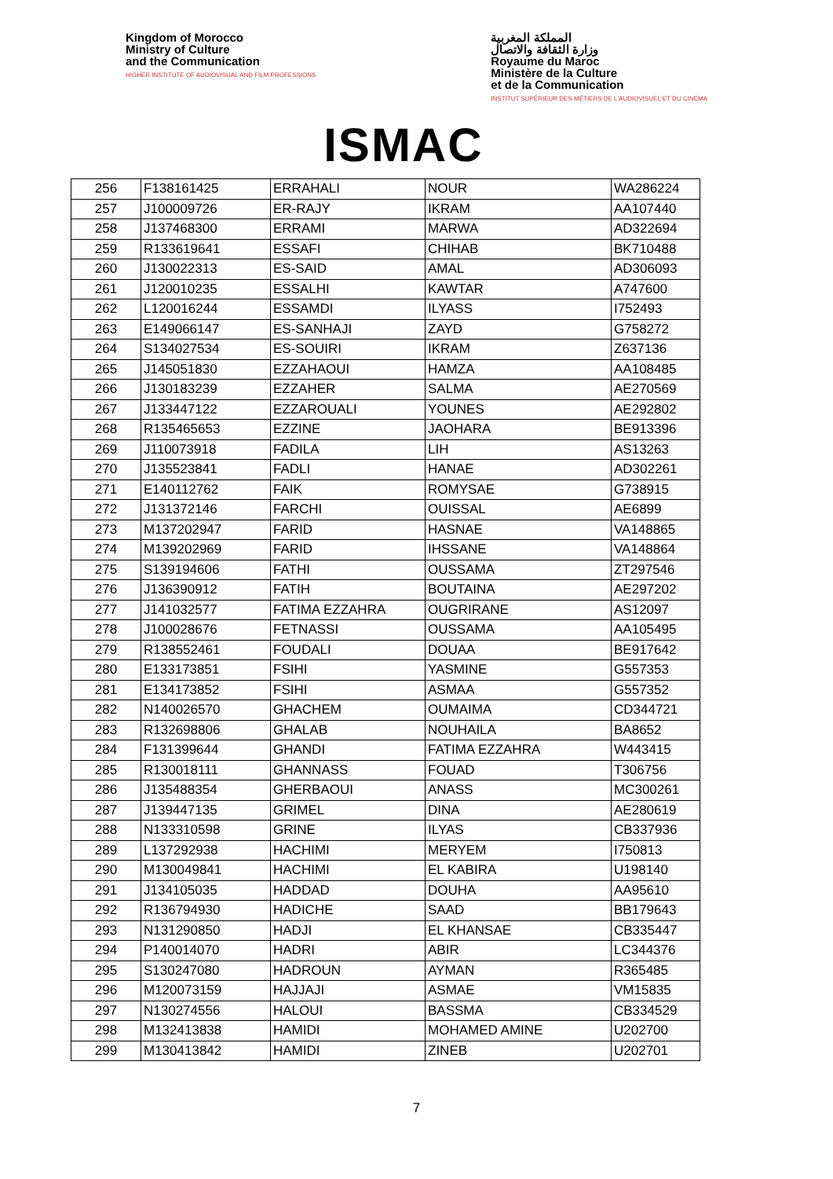Kingdom of Morocco
Ministry of Culture
and the Communication
HIGHER INSTITUTE OF AUDIOVISUAL AND FILM PROFESSIONS
ISMAC
المملكة المغربية
وزارة الثقافة والاتصال
Royaume du Maroc
Ministère de la Culture
et de la Communication
INSTITUT SUPÉRIEUR DES MÉTIERS DE L'AUDIOVISUEL ET DU CINEMA
| 256 | F138161425 | ERRAHALI | NOUR | WA286224 |
| 257 | J100009726 | ER-RAJY | IKRAM | AA107440 |
| 258 | J137468300 | ERRAMI | MARWA | AD322694 |
| 259 | R133619641 | ESSAFI | CHIHAB | BK710488 |
| 260 | J130022313 | ES-SAID | AMAL | AD306093 |
| 261 | J120010235 | ESSALHI | KAWTAR | A747600 |
| 262 | L120016244 | ESSAMDI | ILYASS | I752493 |
| 263 | E149066147 | ES-SANHAJI | ZAYD | G758272 |
| 264 | S134027534 | ES-SOUIRI | IKRAM | Z637136 |
| 265 | J145051830 | EZZAHAOUI | HAMZA | AA108485 |
| 266 | J130183239 | EZZAHER | SALMA | AE270569 |
| 267 | J133447122 | EZZAROUALI | YOUNES | AE292802 |
| 268 | R135465653 | EZZINE | JAOHARA | BE913396 |
| 269 | J110073918 | FADILA | LIH | AS13263 |
| 270 | J135523841 | FADLI | HANAE | AD302261 |
| 271 | E140112762 | FAIK | ROMYSAE | G738915 |
| 272 | J131372146 | FARCHI | OUISSAL | AE6899 |
| 273 | M137202947 | FARID | HASNAE | VA148865 |
| 274 | M139202969 | FARID | IHSSANE | VA148864 |
| 275 | S139194606 | FATHI | OUSSAMA | ZT297546 |
| 276 | J136390912 | FATIH | BOUTAINA | AE297202 |
| 277 | J141032577 | FATIMA EZZAHRA | OUGRIRANE | AS12097 |
| 278 | J100028676 | FETNASSI | OUSSAMA | AA105495 |
| 279 | R138552461 | FOUDALI | DOUAA | BE917642 |
| 280 | E133173851 | FSIHI | YASMINE | G557353 |
| 281 | E134173852 | FSIHI | ASMAA | G557352 |
| 282 | N140026570 | GHACHEM | OUMAIMA | CD344721 |
| 283 | R132698806 | GHALAB | NOUHAILA | BA8652 |
| 284 | F131399644 | GHANDI | FATIMA EZZAHRA | W443415 |
| 285 | R130018111 | GHANNASS | FOUAD | T306756 |
| 286 | J135488354 | GHERBAOUI | ANASS | MC300261 |
| 287 | J139447135 | GRIMEL | DINA | AE280619 |
| 288 | N133310598 | GRINE | ILYAS | CB337936 |
| 289 | L137292938 | HACHIMI | MERYEM | I750813 |
| 290 | M130049841 | HACHIMI | EL KABIRA | U198140 |
| 291 | J134105035 | HADDAD | DOUHA | AA95610 |
| 292 | R136794930 | HADICHE | SAAD | BB179643 |
| 293 | N131290850 | HADJI | EL KHANSAE | CB335447 |
| 294 | P140014070 | HADRI | ABIR | LC344376 |
| 295 | S130247080 | HADROUN | AYMAN | R365485 |
| 296 | M120073159 | HAJJAJI | ASMAE | VM15835 |
| 297 | N130274556 | HALOUI | BASSMA | CB334529 |
| 298 | M132413838 | HAMIDI | MOHAMED AMINE | U202700 |
| 299 | M130413842 | HAMIDI | ZINEB | U202701 |
7